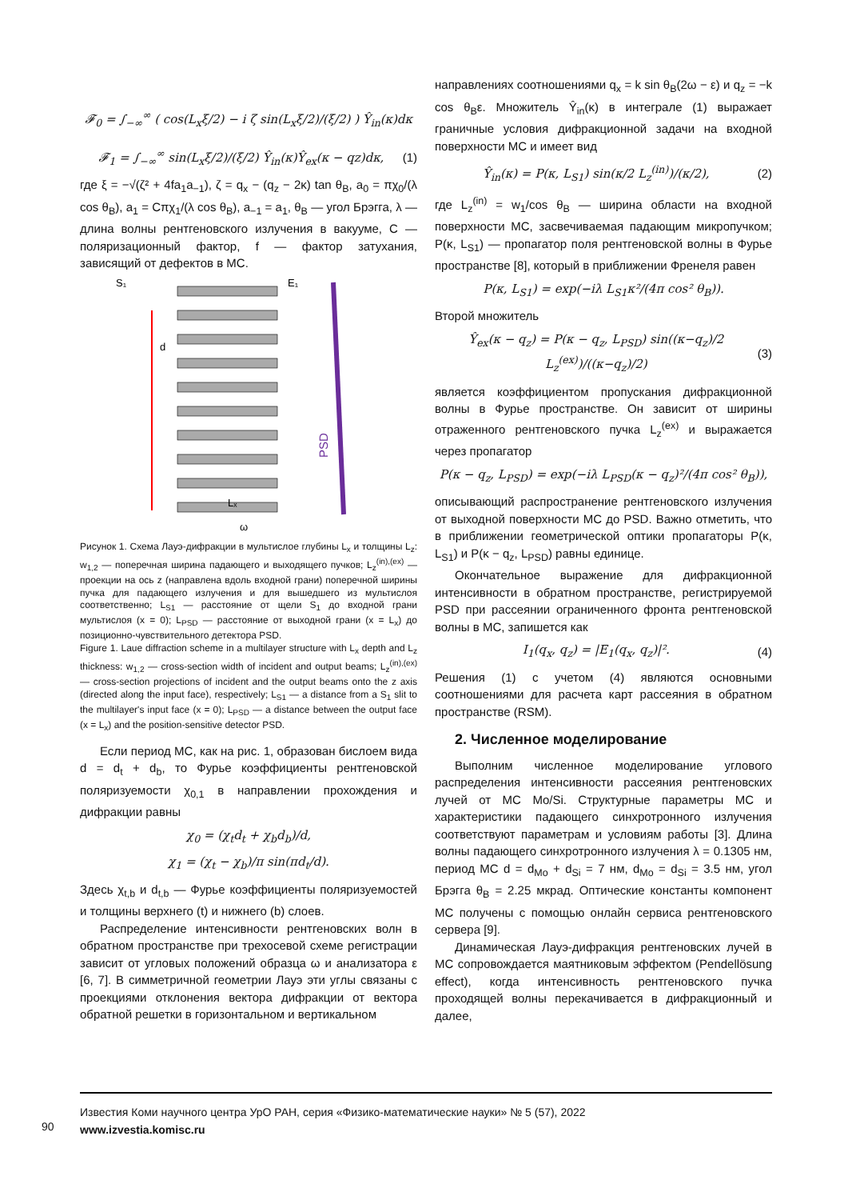𝓕<sub>0</sub> = ∫<sub>−∞</sub><sup>∞</sup> ( cos(L<sub>x</sub>ξ/2) − i ζ sin(L<sub>x</sub>ξ/2)/(ξ/2) ) Ŷ<sub>in</sub>(κ)dκ
𝓕<sub>1</sub> = ∫<sub>−∞</sub><sup>∞</sup> sin(L<sub>x</sub>ξ/2)/(ξ/2) Ŷ<sub>in</sub>(κ)Ŷ<sub>ex</sub>(κ − qz)dκ,
(1)
где ξ = −√(ζ² + 4fa<sub>1</sub>a<sub>−1</sub>), ζ = q<sub>x</sub> − (q<sub>z</sub> − 2κ) tan θ<sub>B</sub>, a<sub>0</sub> = πχ<sub>0</sub>/(λ cos θ<sub>B</sub>), a<sub>1</sub> = Cπχ<sub>1</sub>/(λ cos θ<sub>B</sub>), a<sub>−1</sub> = a<sub>1</sub>, θ<sub>B</sub> — угол Брэгга, λ — длина волны рентгеновского излучения в вакууме, C — поляризационный фактор, f — фактор затухания, зависящий от дефектов в МС.
S₁
E₁
PSD
ω
Lₓ
d
Рисунок 1. Схема Лауэ-дифракции в мультислое глубины L<sub>x</sub> и толщины L<sub>z</sub>: w<sub>1,2</sub> — поперечная ширина падающего и выходящего пучков; L<sub>z</sub><sup>(in),(ex)</sup> — проекции на ось z (направлена вдоль входной грани) поперечной ширины пучка для падающего излучения и для вышедшего из мультислоя соответственно; L<sub>S1</sub> — расстояние от щели S<sub>1</sub> до входной грани мультислоя (x = 0); L<sub>PSD</sub> — расстояние от выходной грани (x = L<sub>x</sub>) до позиционно-чувствительного детектора PSD.
Figure 1. Laue diffraction scheme in a multilayer structure with L<sub>x</sub> depth and L<sub>z</sub> thickness: w<sub>1,2</sub> — cross-section width of incident and output beams; L<sub>z</sub><sup>(in),(ex)</sup> — cross-section projections of incident and the output beams onto the z axis (directed along the input face), respectively; L<sub>S1</sub> — a distance from a S<sub>1</sub> slit to the multilayer's input face (x = 0); L<sub>PSD</sub> — a distance between the output face (x = L<sub>x</sub>) and the position-sensitive detector PSD.
Если период МС, как на рис. 1, образован бислоем вида d = d<sub>t</sub> + d<sub>b</sub>, то Фурье коэффициенты рентгеновской поляризуемости χ<sub>0,1</sub> в направлении прохождения и дифракции равны
χ<sub>0</sub> = (χ<sub>t</sub>d<sub>t</sub> + χ<sub>b</sub>d<sub>b</sub>)/d,
χ<sub>1</sub> = (χ<sub>t</sub> − χ<sub>b</sub>)/π sin(πd<sub>t</sub>/d).
Здесь χ<sub>t,b</sub> и d<sub>t,b</sub> — Фурье коэффициенты поляризуемостей и толщины верхнего (t) и нижнего (b) слоев.
Распределение интенсивности рентгеновских волн в обратном пространстве при трехосевой схеме регистрации зависит от угловых положений образца ω и анализатора ε [6, 7]. В симметричной геометрии Лауэ эти углы связаны с проекциями отклонения вектора дифракции от вектора обратной решетки в горизонтальном и вертикальном
направлениях соотношениями q<sub>x</sub> = k sin θ<sub>B</sub>(2ω − ε) и q<sub>z</sub> = −k cos θ<sub>B</sub>ε. Множитель Ŷ<sub>in</sub>(κ) в интеграле (1) выражает граничные условия дифракционной задачи на входной поверхности МС и имеет вид
Ŷ<sub>in</sub>(κ) = P(κ, L<sub>S1</sub>) sin(κ/2 L<sub>z</sub><sup>(in)</sup>)/(κ/2),
(2)
где L<sub>z</sub><sup>(in)</sup> = w<sub>1</sub>/cos θ<sub>B</sub> — ширина области на входной поверхности МС, засвечиваемая падающим микропучком; P(κ, L<sub>S1</sub>) — пропагатор поля рентгеновской волны в Фурье пространстве [8], который в приближении Френеля равен
P(κ, L<sub>S1</sub>) = exp(−iλ L<sub>S1</sub>κ²/(4π cos² θ<sub>B</sub>)).
Второй множитель
Ŷ<sub>ex</sub>(κ − q<sub>z</sub>) = P(κ − q<sub>z</sub>, L<sub>PSD</sub>) sin((κ−q<sub>z</sub>)/2 L<sub>z</sub><sup>(ex)</sup>)/((κ−q<sub>z</sub>)/2)
(3)
является коэффициентом пропускания дифракционной волны в Фурье пространстве. Он зависит от ширины отраженного рентгеновского пучка L<sub>z</sub><sup>(ex)</sup> и выражается через пропагатор
P(κ − q<sub>z</sub>, L<sub>PSD</sub>) = exp(−iλ L<sub>PSD</sub>(κ − q<sub>z</sub>)²/(4π cos² θ<sub>B</sub>)),
описывающий распространение рентгеновского излучения от выходной поверхности МС до PSD. Важно отметить, что в приближении геометрической оптики пропагаторы P(κ, L<sub>S1</sub>) и P(κ − q<sub>z</sub>, L<sub>PSD</sub>) равны единице.
Окончательное выражение для дифракционной интенсивности в обратном пространстве, регистрируемой PSD при рассеянии ограниченного фронта рентгеновской волны в МС, запишется как
I<sub>1</sub>(q<sub>x</sub>, q<sub>z</sub>) = |E<sub>1</sub>(q<sub>x</sub>, q<sub>z</sub>)|².
(4)
Решения (1) с учетом (4) являются основными соотношениями для расчета карт рассеяния в обратном пространстве (RSM).
2. Численное моделирование
Выполним численное моделирование углового распределения интенсивности рассеяния рентгеновских лучей от МС Mo/Si. Структурные параметры МС и характеристики падающего синхротронного излучения соответствуют параметрам и условиям работы [3]. Длина волны падающего синхротронного излучения λ = 0.1305 нм, период МС d = d<sub>Mo</sub> + d<sub>Si</sub> = 7 нм, d<sub>Mo</sub> = d<sub>Si</sub> = 3.5 нм, угол Брэгга θ<sub>B</sub> = 2.25 мкрад. Оптические константы компонент МС получены с помощью онлайн сервиса рентгеновского сервера [9].
Динамическая Лауэ-дифракция рентгеновских лучей в МС сопровождается маятниковым эффектом (Pendellösung effect), когда интенсивность рентгеновского пучка проходящей волны перекачивается в дифракционный и далее,
90
Известия Коми научного центра УрО РАН, серия «Физико-математические науки» № 5 (57), 2022
www.izvestia.komisc.ru